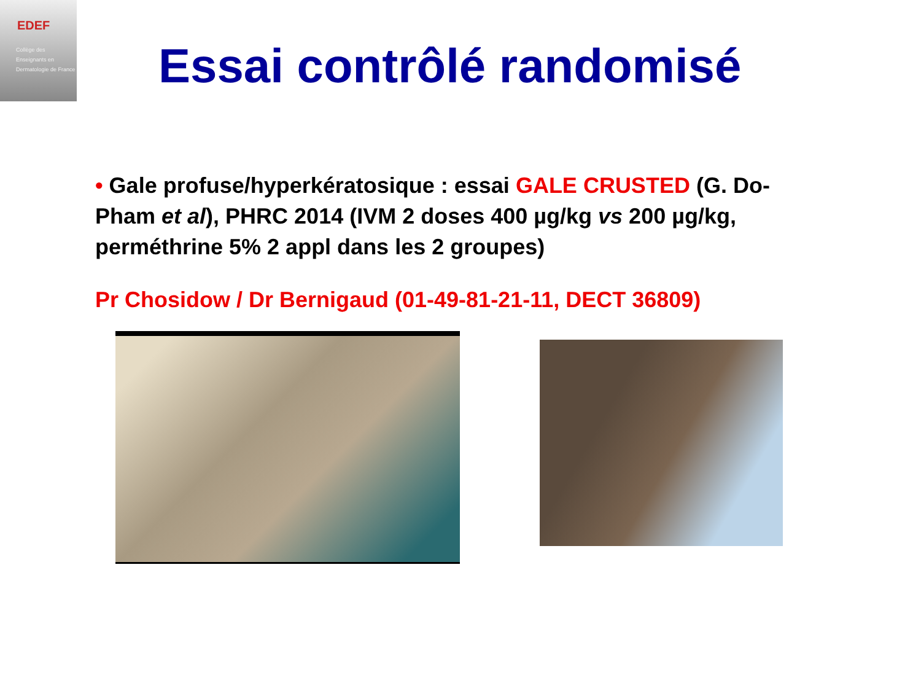EDEF
Collège des Enseignants en Dermatologie de France
Essai contrôlé randomisé
• Gale profuse/hyperkératosique : essai GALE CRUSTED (G. Do-Pham et al), PHRC 2014 (IVM 2 doses 400 µg/kg vs 200 µg/kg, perméthrine 5% 2 appl dans les 2 groupes)
Pr Chosidow / Dr Bernigaud (01-49-81-21-11, DECT 36809)